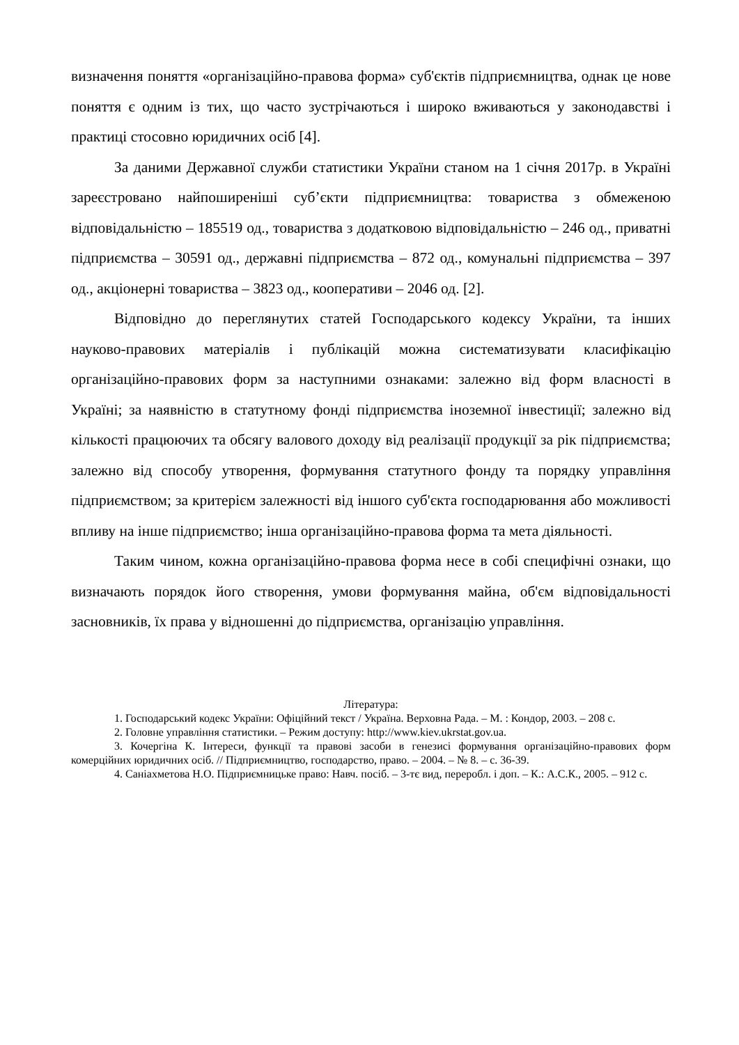визначення поняття «організаційно-правова форма» суб'єктів підприємництва, однак це нове поняття є одним із тих, що часто зустрічаються і широко вживаються у законодавстві і практиці стосовно юридичних осіб [4].
За даними Державної служби статистики України станом на 1 січня 2017р. в Україні зареєстровано найпоширеніші суб’єкти підприємництва: товариства з обмеженою відповідальністю – 185519 од., товариства з додатковою відповідальністю – 246 од., приватні підприємства – 30591 од., державні підприємства – 872 од., комунальні підприємства – 397 од., акціонерні товариства – 3823 од., кооперативи – 2046 од. [2].
Відповідно до переглянутих статей Господарського кодексу України, та інших науково-правових матеріалів і публікацій можна систематизувати класифікацію організаційно-правових форм за наступними ознаками: залежно від форм власності в Україні; за наявністю в статутному фонді підприємства іноземної інвестиції; залежно від кількості працюючих та обсягу валового доходу від реалізації продукції за рік підприємства; залежно від способу утворення, формування статутного фонду та порядку управління підприємством; за критерієм залежності від іншого суб'єкта господарювання або можливості впливу на інше підприємство; інша організаційно-правова форма та мета діяльності.
Таким чином, кожна організаційно-правова форма несе в собі специфічні ознаки, що визначають порядок його створення, умови формування майна, об'єм відповідальності засновників, їх права у відношенні до підприємства, організацію управління.
Література:
1. Господарський кодекс України: Офіційний текст / Україна. Верховна Рада. – М. : Кондор, 2003. – 208 с.
2. Головне управління статистики. – Режим доступу: http://www.kiev.ukrstat.gov.ua.
3. Кочергіна К. Інтереси, функції та правові засоби в генезисі формування організаційно-правових форм комерційних юридичних осіб. // Підприємництво, господарство, право. – 2004. – № 8. – с. 36-39.
4. Саніахметова Н.О. Підприємницьке право: Навч. посіб. – 3-тє вид, переробл. і доп. – К.: А.С.К., 2005. – 912 с.